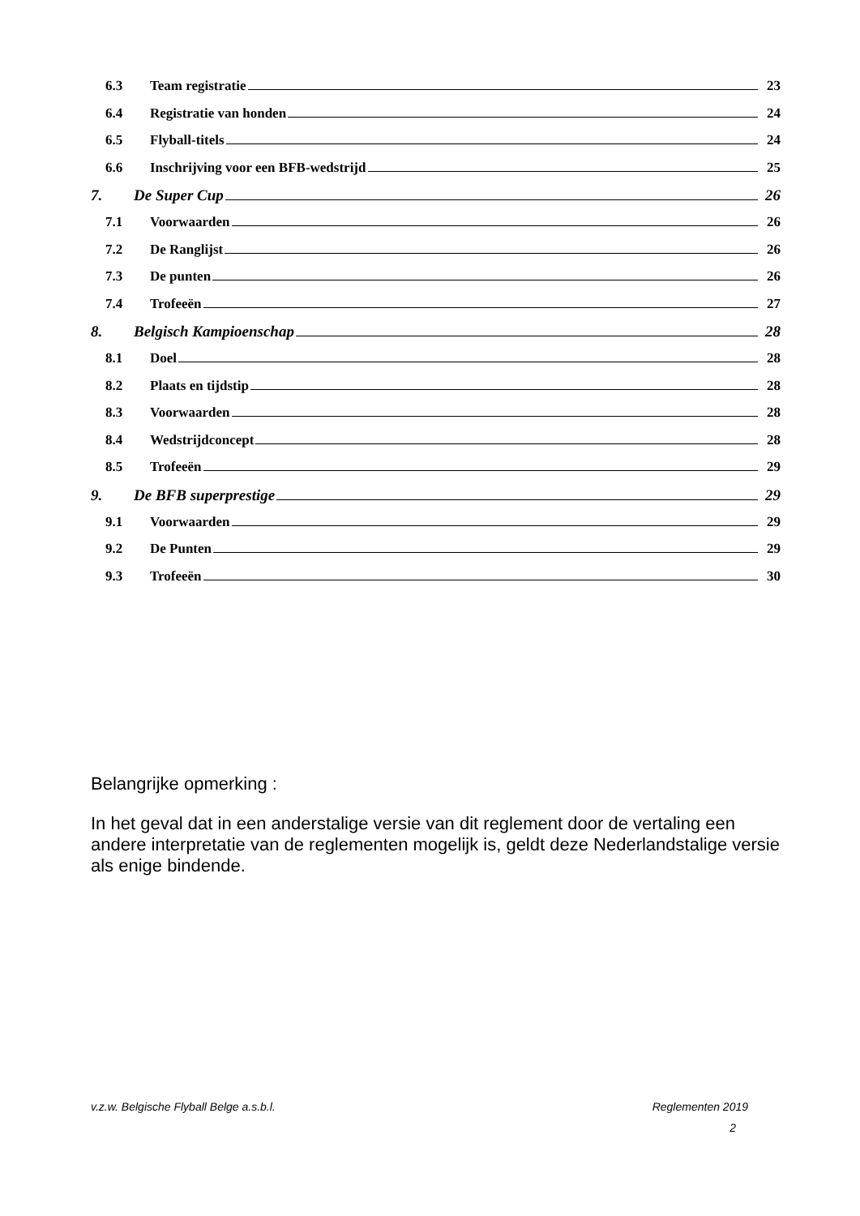6.3 Team registratie 23
6.4 Registratie van honden 24
6.5 Flyball-titels 24
6.6 Inschrijving voor een BFB-wedstrijd 25
7. De Super Cup 26
7.1 Voorwaarden 26
7.2 De Ranglijst 26
7.3 De punten 26
7.4 Trofeeën 27
8. Belgisch Kampioenschap 28
8.1 Doel 28
8.2 Plaats en tijdstip 28
8.3 Voorwaarden 28
8.4 Wedstrijdconcept 28
8.5 Trofeeën 29
9. De BFB superprestige 29
9.1 Voorwaarden 29
9.2 De Punten 29
9.3 Trofeeën 30
Belangrijke opmerking :
In het geval dat in een anderstalige versie van dit reglement door de vertaling een andere interpretatie van de reglementen mogelijk is, geldt deze Nederlandstalige versie als enige bindende.
v.z.w. Belgische Flyball Belge a.s.b.l. Reglementen 2019
2